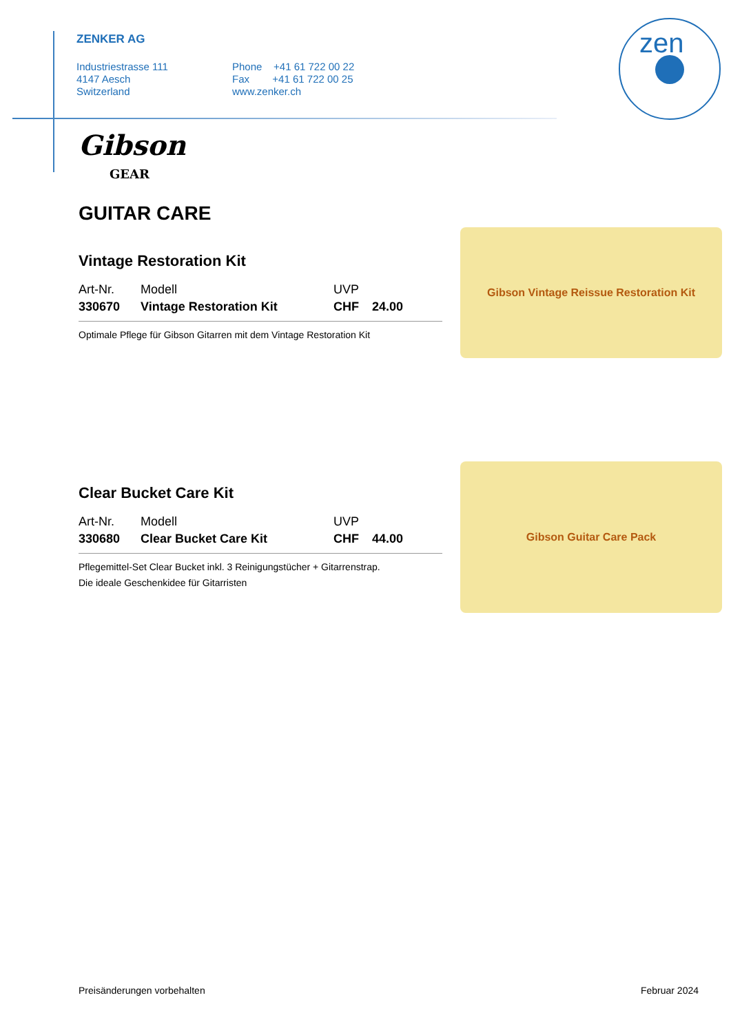ZENKER AG
Industriestrasse 111
4147 Aesch
Switzerland
Phone +41 61 722 00 22
Fax +41 61 722 00 25
www.zenker.ch
zen
Gibson Vintage Reissue Restoration Kit
Gibson Guitar Care Pack
Gibson
GEAR
GUITAR CARE
Vintage Restoration Kit
| Art-Nr. | Modell | UVP | |
| --- | --- | --- | --- |
| 330670 | Vintage Restoration Kit | CHF | 24.00 |
Optimale Pflege für Gibson Gitarren mit dem Vintage Restoration Kit
Clear Bucket Care Kit
| Art-Nr. | Modell | UVP | |
| --- | --- | --- | --- |
| 330680 | Clear Bucket Care Kit | CHF | 44.00 |
Pflegemittel-Set Clear Bucket inkl. 3 Reinigungstücher + Gitarrenstrap.
Die ideale Geschenkidee für Gitarristen
Preisänderungen vorbehalten Februar 2024